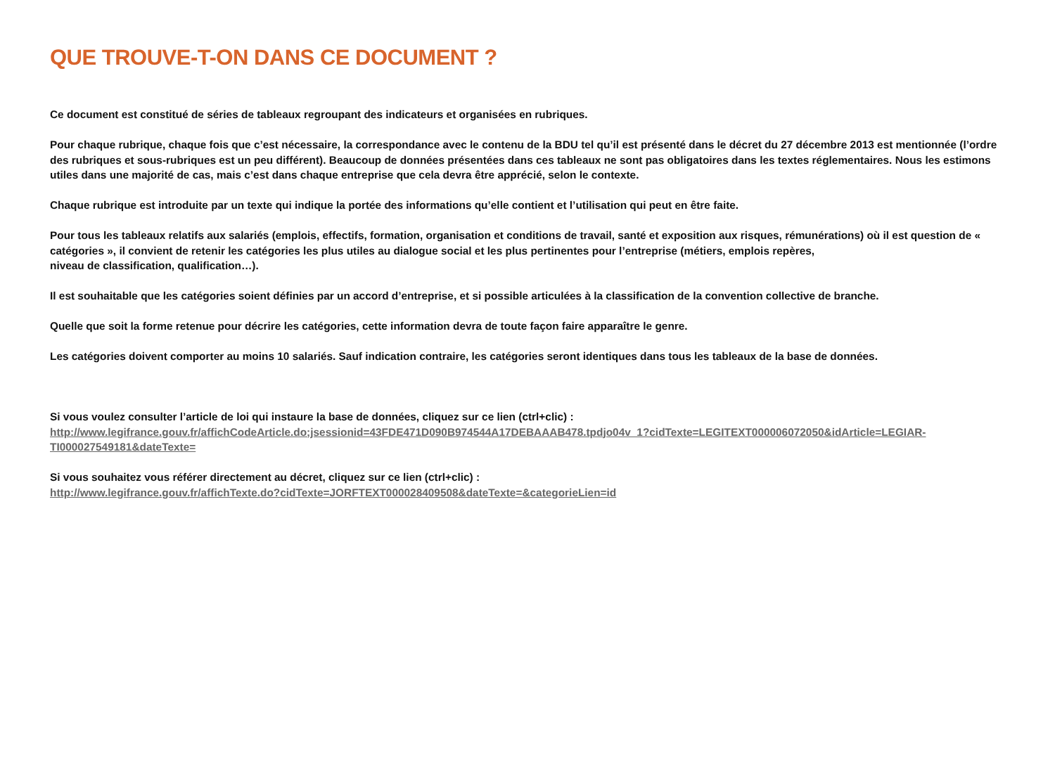QUE TROUVE-T-ON DANS CE DOCUMENT ?
Ce document est constitué de séries de tableaux regroupant des indicateurs et organisées en rubriques.
Pour chaque rubrique, chaque fois que c’est nécessaire, la correspondance avec le contenu de la BDU tel qu’il est présenté dans le décret du 27 décembre 2013 est mentionnée (l’ordre des rubriques et sous-rubriques est un peu différent). Beaucoup de données présentées dans ces tableaux ne sont pas obligatoires dans les textes réglementaires. Nous les estimons utiles dans une majorité de cas, mais c’est dans chaque entreprise que cela devra être apprécié, selon le contexte.
Chaque rubrique est introduite par un texte qui indique la portée des informations qu’elle contient et l’utilisation qui peut en être faite.
Pour tous les tableaux relatifs aux salariés (emplois, effectifs, formation, organisation et conditions de travail, santé et exposition aux risques, rémunérations) où il est question de « catégories », il convient de retenir les catégories les plus utiles au dialogue social et les plus pertinentes pour l’entreprise (métiers, emplois repères,
niveau de classification, qualification…).
Il est souhaitable que les catégories soient définies par un accord d’entreprise, et si possible articulées à la classification de la convention collective de branche.
Quelle que soit la forme retenue pour décrire les catégories, cette information devra de toute façon faire apparaître le genre.
Les catégories doivent comporter au moins 10 salariés. Sauf indication contraire, les catégories seront identiques dans tous les tableaux de la base de données.
Si vous voulez consulter l’article de loi qui instaure la base de données, cliquez sur ce lien (ctrl+clic) :
http://www.legifrance.gouv.fr/affichCodeArticle.do;jsessionid=43FDE471D090B974544A17DEBAAAB478.tpdjo04v_1?cidTexte=LEGITEXT000006072050&idArticle=LEGIAR-TI000027549181&dateTexte=
Si vous souhaitez vous référer directement au décret, cliquez sur ce lien (ctrl+clic) :
http://www.legifrance.gouv.fr/affichTexte.do?cidTexte=JORFTEXT000028409508&dateTexte=&categorieLien=id